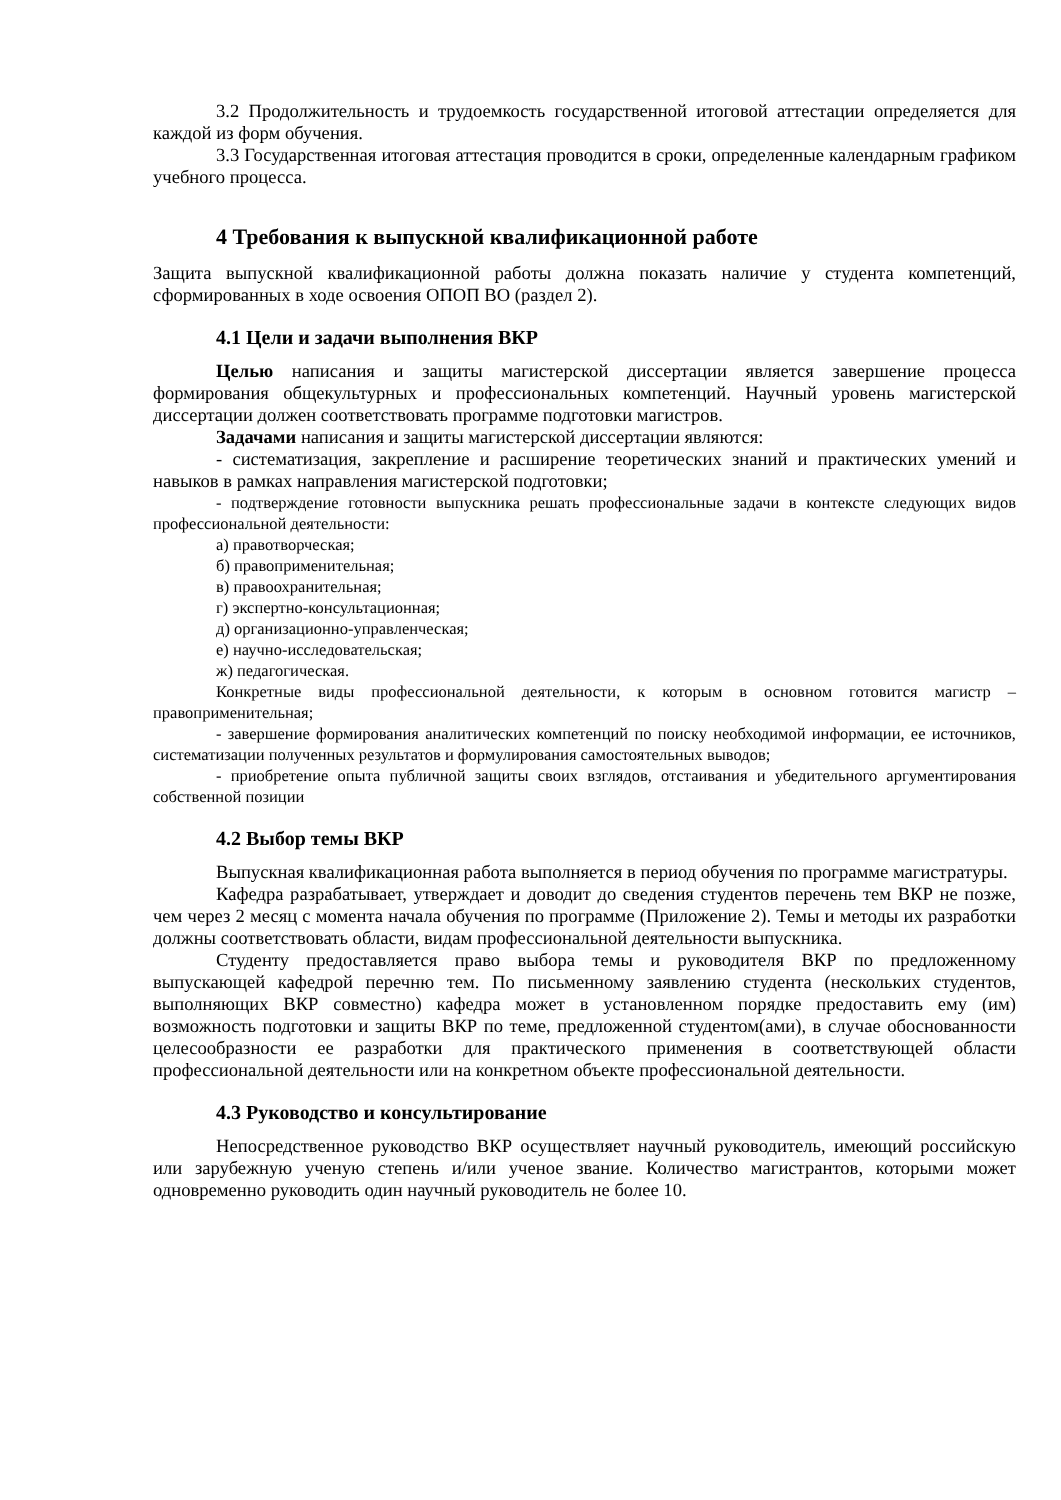3.2 Продолжительность и трудоемкость государственной итоговой аттестации определяется для каждой из форм обучения.
3.3 Государственная итоговая аттестация проводится в сроки, определенные календарным графиком учебного процесса.
4 Требования к выпускной квалификационной работе
Защита выпускной квалификационной работы должна показать наличие у студента компетенций, сформированных в ходе освоения ОПОП ВО (раздел 2).
4.1 Цели и задачи выполнения ВКР
Целью написания и защиты магистерской диссертации является завершение процесса формирования общекультурных и профессиональных компетенций. Научный уровень магистерской диссертации должен соответствовать программе подготовки магистров.
Задачами написания и защиты магистерской диссертации являются:
- систематизация, закрепление и расширение теоретических знаний и практических умений и навыков в рамках направления магистерской подготовки;
- подтверждение готовности выпускника решать профессиональные задачи в контексте следующих видов профессиональной деятельности:
а) правотворческая;
б) правоприменительная;
в) правоохранительная;
г) экспертно-консультационная;
д) организационно-управленческая;
е) научно-исследовательская;
ж) педагогическая.
Конкретные виды профессиональной деятельности, к которым в основном готовится магистр – правоприменительная;
- завершение формирования аналитических компетенций по поиску необходимой информации, ее источников, систематизации полученных результатов и формулирования самостоятельных выводов;
- приобретение опыта публичной защиты своих взглядов, отстаивания и убедительного аргументирования собственной позиции
4.2 Выбор темы ВКР
Выпускная квалификационная работа выполняется в период обучения по программе магистратуры.
Кафедра разрабатывает, утверждает и доводит до сведения студентов перечень тем ВКР не позже, чем через 2 месяц с момента начала обучения по программе (Приложение 2). Темы и методы их разработки должны соответствовать области, видам профессиональной деятельности выпускника.
Студенту предоставляется право выбора темы и руководителя ВКР по предложенному выпускающей кафедрой перечню тем. По письменному заявлению студента (нескольких студентов, выполняющих ВКР совместно) кафедра может в установленном порядке предоставить ему (им) возможность подготовки и защиты ВКР по теме, предложенной студентом(ами), в случае обоснованности целесообразности ее разработки для практического применения в соответствующей области профессиональной деятельности или на конкретном объекте профессиональной деятельности.
4.3 Руководство и консультирование
Непосредственное руководство ВКР осуществляет научный руководитель, имеющий российскую или зарубежную ученую степень и/или ученое звание. Количество магистрантов, которыми может одновременно руководить один научный руководитель не более 10.